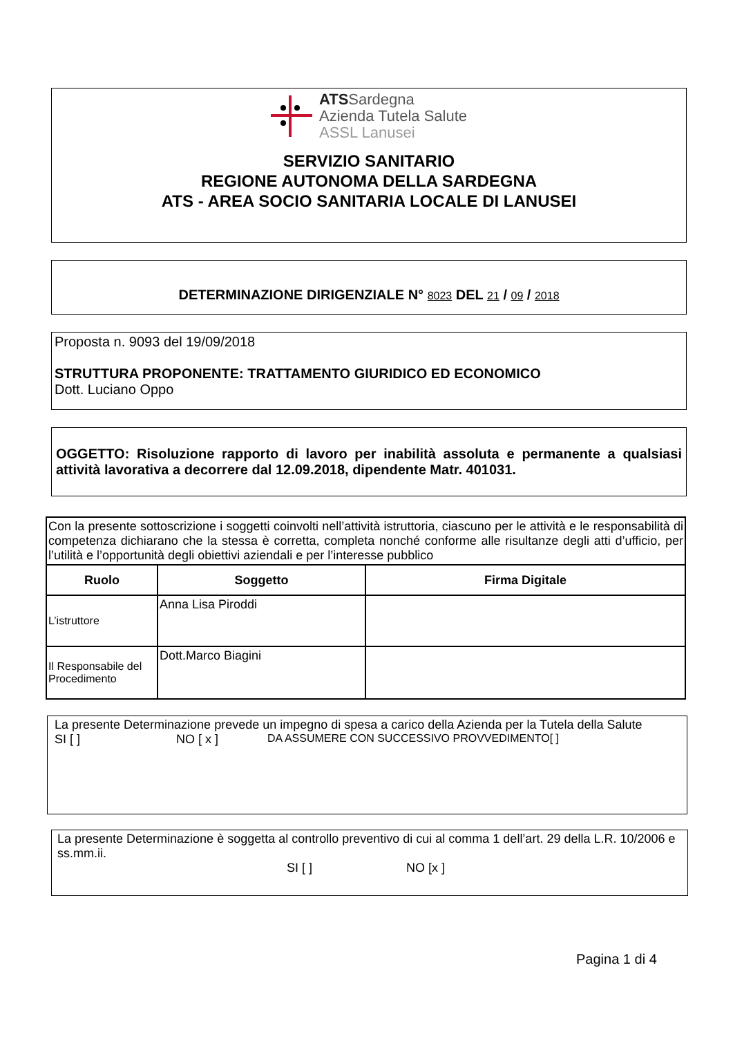ATSSardegna
Azienda Tutela Salute
ASSL Lanusei
SERVIZIO SANITARIO
REGIONE AUTONOMA DELLA SARDEGNA
ATS - AREA SOCIO SANITARIA LOCALE DI LANUSEI
DETERMINAZIONE DIRIGENZIALE N° 8023 DEL 21 / 09 / 2018
Proposta n. 9093 del 19/09/2018
STRUTTURA PROPONENTE: TRATTAMENTO GIURIDICO ED ECONOMICO
Dott. Luciano Oppo
OGGETTO: Risoluzione rapporto di lavoro per inabilità assoluta e permanente a qualsiasi attività lavorativa a decorrere dal 12.09.2018, dipendente Matr. 401031.
| Con la presente sottoscrizione i soggetti coinvolti nell’attività istruttoria, ciascuno per le attività e le responsabilità di competenza dichiarano che la stessa è corretta, completa nonché conforme alle risultanze degli atti d’ufficio, per l’utilità e l’opportunità degli obiettivi aziendali e per l’interesse pubblico | | |
| Ruolo | Soggetto | Firma Digitale |
| L’istruttore | Anna Lisa Piroddi | |
| Il Responsabile del Procedimento | Dott.Marco Biagini | |
La presente Determinazione prevede un impegno di spesa a carico della Azienda per la Tutela della Salute
SI [ ] NO [ x ] DA ASSUMERE CON SUCCESSIVO PROVVEDIMENTO[ ]
La presente Determinazione è soggetta al controllo preventivo di cui al comma 1 dell’art. 29 della L.R. 10/2006 e ss.mm.ii.
SI [ ] NO [x ]
Pagina 1 di 4